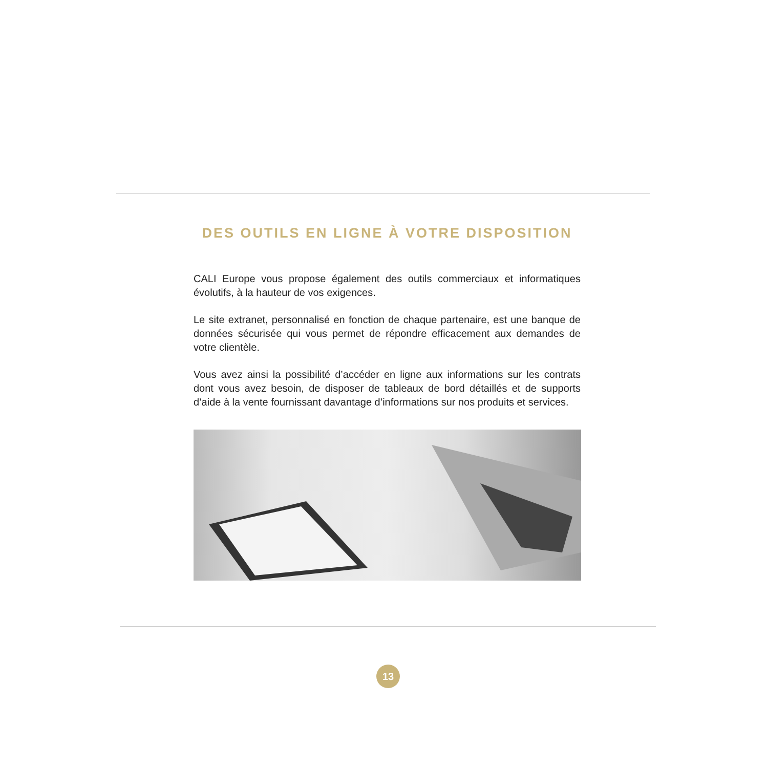DES OUTILS EN LIGNE À VOTRE DISPOSITION
CALI Europe vous propose également des outils commerciaux et informatiques évolutifs, à la hauteur de vos exigences.
Le site extranet, personnalisé en fonction de chaque partenaire, est une banque de données sécurisée qui vous permet de répondre efficacement aux demandes de votre clientèle.
Vous avez ainsi la possibilité d’accéder en ligne aux informations sur les contrats dont vous avez besoin, de disposer de tableaux de bord détaillés et de supports d’aide à la vente fournissant davantage d’informations sur nos produits et services.
13